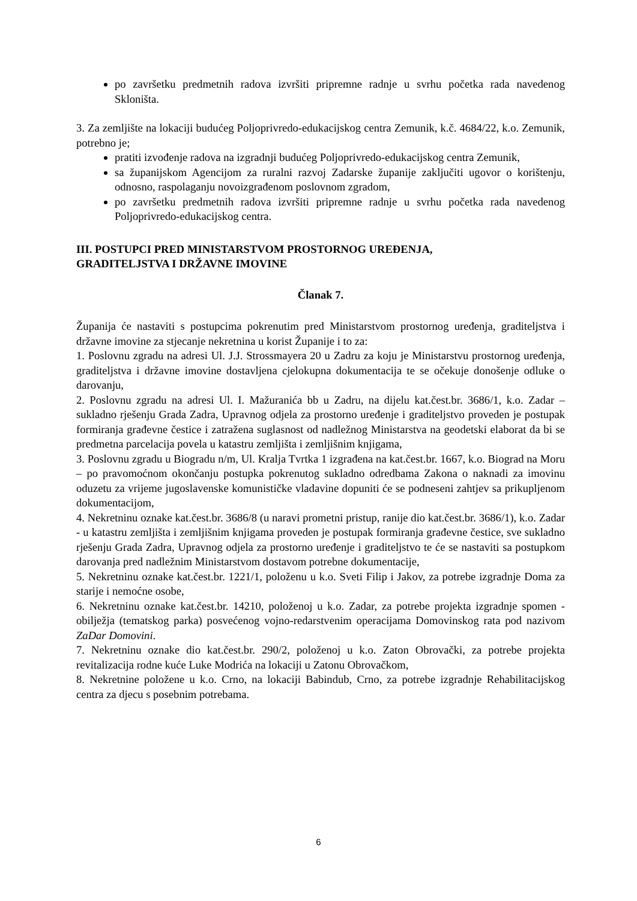po završetku predmetnih radova izvršiti pripremne radnje u svrhu početka rada navedenog Skloništa.
3. Za zemljište na lokaciji budućeg Poljoprivredo-edukacijskog centra Zemunik, k.č. 4684/22, k.o. Zemunik, potrebno je;
pratiti izvođenje radova na izgradnji budućeg Poljoprivredo-edukacijskog centra Zemunik,
sa županijskom Agencijom za ruralni razvoj Zadarske županije zaključiti ugovor o korištenju, odnosno, raspolaganju novoizgrađenom poslovnom zgradom,
po završetku predmetnih radova izvršiti pripremne radnje u svrhu početka rada navedenog Poljoprivredo-edukacijskog centra.
III. POSTUPCI PRED MINISTARSTVOM PROSTORNOG UREĐENJA,
GRADITELJSTVA I DRŽAVNE IMOVINE
Članak 7.
Županija će nastaviti s postupcima pokrenutim pred Ministarstvom prostornog uređenja, graditeljstva i državne imovine za stjecanje nekretnina u korist Županije i to za:
1. Poslovnu zgradu na adresi Ul. J.J. Strossmayera 20 u Zadru za koju je Ministarstvu prostornog uređenja, graditeljstva i državne imovine dostavljena cjelokupna dokumentacija te se očekuje donošenje odluke o darovanju,
2. Poslovnu zgradu na adresi Ul. I. Mažuranića bb u Zadru, na dijelu kat.čest.br. 3686/1, k.o. Zadar – sukladno rješenju Grada Zadra, Upravnog odjela za prostorno uređenje i graditeljstvo proveden je postupak formiranja građevne čestice i zatražena suglasnost od nadležnog Ministarstva na geodetski elaborat da bi se predmetna parcelacija povela u katastru zemljišta i zemljišnim knjigama,
3. Poslovnu zgradu u Biogradu n/m, Ul. Kralja Tvrtka 1 izgrađena na kat.čest.br. 1667, k.o. Biograd na Moru – po pravomoćnom okončanju postupka pokrenutog sukladno odredbama Zakona o naknadi za imovinu oduzetu za vrijeme jugoslavenske komunističke vladavine dopuniti će se podneseni zahtjev sa prikupljenom dokumentacijom,
4. Nekretninu oznake kat.čest.br. 3686/8 (u naravi prometni pristup, ranije dio kat.čest.br. 3686/1), k.o. Zadar - u katastru zemljišta i zemljišnim knjigama proveden je postupak formiranja građevne čestice, sve sukladno rješenju Grada Zadra, Upravnog odjela za prostorno uređenje i graditeljstvo te će se nastaviti sa postupkom darovanja pred nadležnim Ministarstvom dostavom potrebne dokumentacije,
5. Nekretninu oznake kat.čest.br. 1221/1, položenu u k.o. Sveti Filip i Jakov, za potrebe izgradnje Doma za starije i nemoćne osobe,
6. Nekretninu oznake kat.čest.br. 14210, položenoj u k.o. Zadar, za potrebe projekta izgradnje spomen - obilježja (tematskog parka) posvećenog vojno-redarstvenim operacijama Domovinskog rata pod nazivom ZaDar Domovini.
7. Nekretninu oznake dio kat.čest.br. 290/2, položenoj u k.o. Zaton Obrovački, za potrebe projekta revitalizacija rodne kuće Luke Modrića na lokaciji u Zatonu Obrovačkom,
8. Nekretnine položene u k.o. Crno, na lokaciji Babindub, Crno, za potrebe izgradnje Rehabilitacijskog centra za djecu s posebnim potrebama.
6